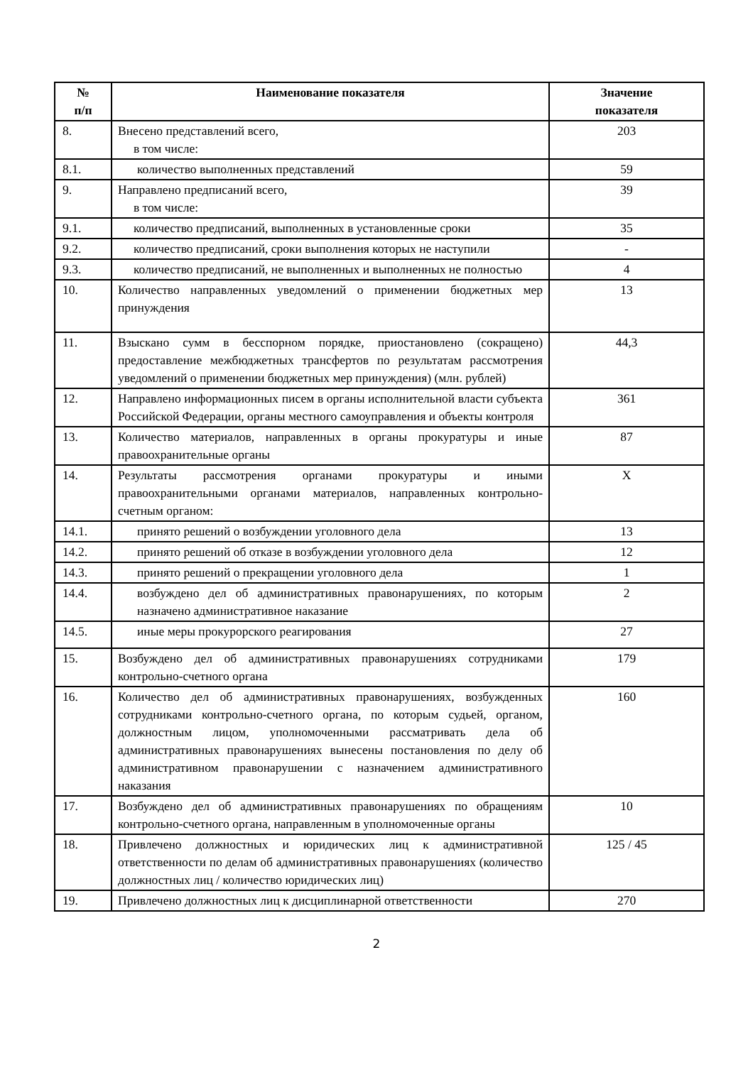| № п/п | Наименование показателя | Значение показателя |
| --- | --- | --- |
| 8. | Внесено представлений всего, в том числе: | 203 |
| 8.1. | количество выполненных представлений | 59 |
| 9. | Направлено предписаний всего, в том числе: | 39 |
| 9.1. | количество предписаний, выполненных в установленные сроки | 35 |
| 9.2. | количество предписаний, сроки выполнения которых не наступили | - |
| 9.3. | количество предписаний, не выполненных и выполненных не полностью | 4 |
| 10. | Количество направленных уведомлений о применении бюджетных мер принуждения | 13 |
| 11. | Взыскано сумм в бесспорном порядке, приостановлено (сокращено) предоставление межбюджетных трансфертов по результатам рассмотрения уведомлений о применении бюджетных мер принуждения) (млн. рублей) | 44,3 |
| 12. | Направлено информационных писем в органы исполнительной власти субъекта Российской Федерации, органы местного самоуправления и объекты контроля | 361 |
| 13. | Количество материалов, направленных в органы прокуратуры и иные правоохранительные органы | 87 |
| 14. | Результаты рассмотрения органами прокуратуры и иными правоохранительными органами материалов, направленных контрольно-счетным органом: | X |
| 14.1. | принято решений о возбуждении уголовного дела | 13 |
| 14.2. | принято решений об отказе в возбуждении уголовного дела | 12 |
| 14.3. | принято решений о прекращении уголовного дела | 1 |
| 14.4. | возбуждено дел об административных правонарушениях, по которым назначено административное наказание | 2 |
| 14.5. | иные меры прокурорского реагирования | 27 |
| 15. | Возбуждено дел об административных правонарушениях сотрудниками контрольно-счетного органа | 179 |
| 16. | Количество дел об административных правонарушениях, возбужденных сотрудниками контрольно-счетного органа, по которым судьей, органом, должностным лицом, уполномоченными рассматривать дела об административных правонарушениях вынесены постановления по делу об административном правонарушении с назначением административного наказания | 160 |
| 17. | Возбуждено дел об административных правонарушениях по обращениям контрольно-счетного органа, направленным в уполномоченные органы | 10 |
| 18. | Привлечено должностных и юридических лиц к административной ответственности по делам об административных правонарушениях (количество должностных лиц / количество юридических лиц) | 125 / 45 |
| 19. | Привлечено должностных лиц к дисциплинарной ответственности | 270 |
2